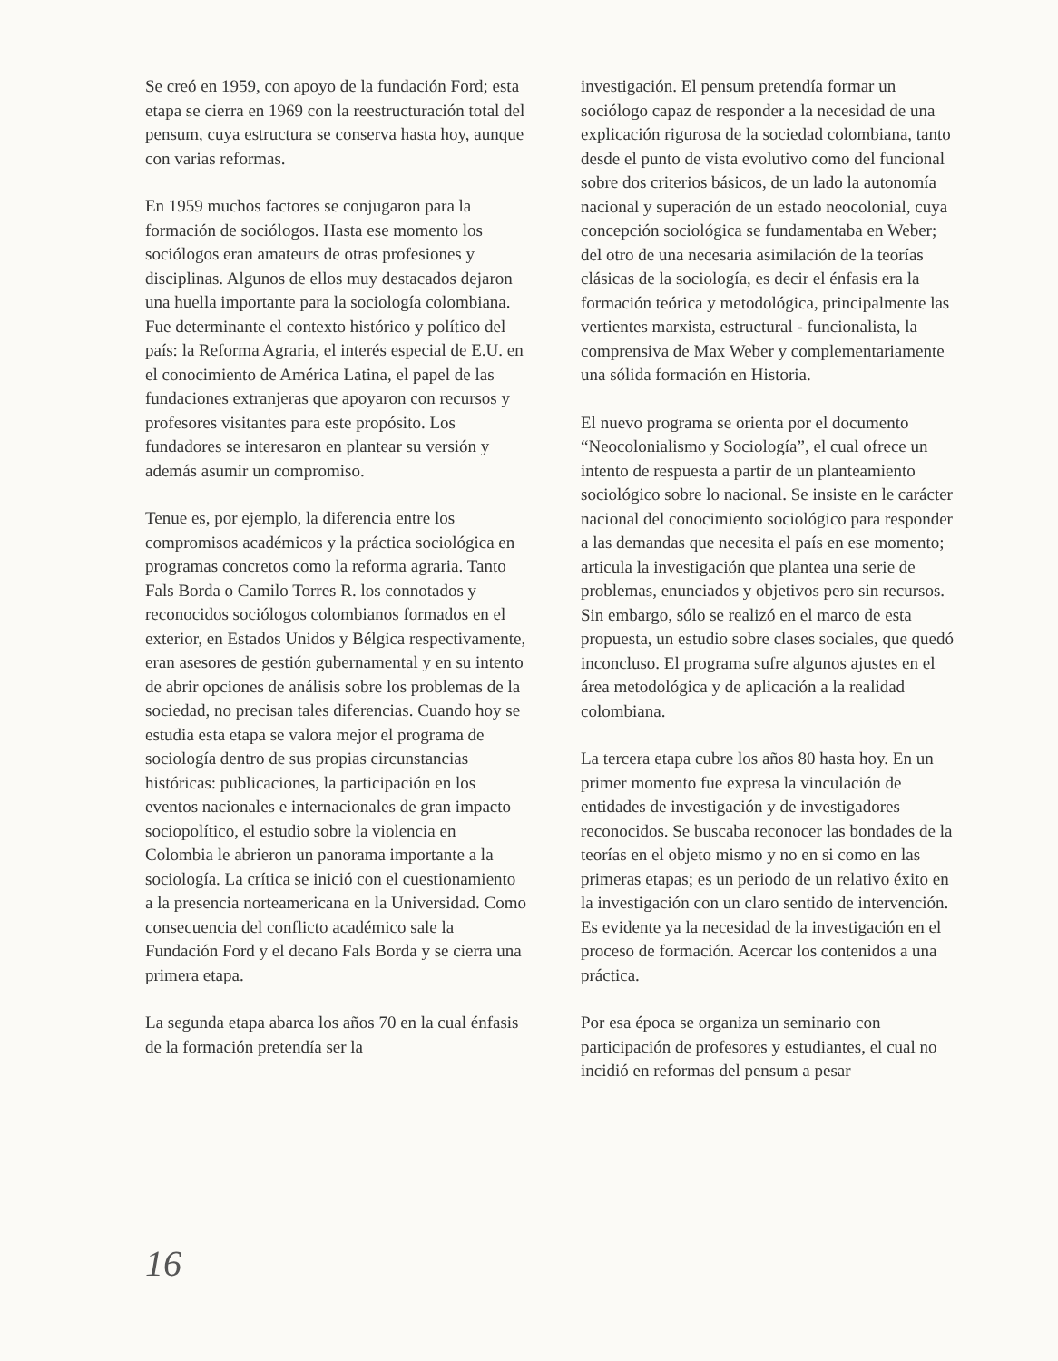Se creó en 1959, con apoyo de la fundación Ford; esta etapa se cierra en 1969 con la reestructuración total del pensum, cuya estructura se conserva hasta hoy, aunque con varias reformas.
En 1959 muchos factores se conjugaron para la formación de sociólogos. Hasta ese momento los sociólogos eran amateurs de otras profesiones y disciplinas. Algunos de ellos muy destacados dejaron una huella importante para la sociología colombiana. Fue determinante el contexto histórico y político del país: la Reforma Agraria, el interés especial de E.U. en el conocimiento de América Latina, el papel de las fundaciones extranjeras que apoyaron con recursos y profesores visitantes para este propósito. Los fundadores se interesaron en plantear su versión y además asumir un compromiso.
Tenue es, por ejemplo, la diferencia entre los compromisos académicos y la práctica sociológica en programas concretos como la reforma agraria. Tanto Fals Borda o Camilo Torres R. los connotados y reconocidos sociólogos colombianos formados en el exterior, en Estados Unidos y Bélgica respectivamente, eran asesores de gestión gubernamental y en su intento de abrir opciones de análisis sobre los problemas de la sociedad, no precisan tales diferencias. Cuando hoy se estudia esta etapa se valora mejor el programa de sociología dentro de sus propias circunstancias históricas: publicaciones, la participación en los eventos nacionales e internacionales de gran impacto sociopolítico, el estudio sobre la violencia en Colombia le abrieron un panorama importante a la sociología. La crítica se inició con el cuestionamiento a la presencia norteamericana en la Universidad. Como consecuencia del conflicto académico sale la Fundación Ford y el decano Fals Borda y se cierra una primera etapa.
La segunda etapa abarca los años 70 en la cual énfasis de la formación pretendía ser la
investigación. El pensum pretendía formar un sociólogo capaz de responder a la necesidad de una explicación rigurosa de la sociedad colombiana, tanto desde el punto de vista evolutivo como del funcional sobre dos criterios básicos, de un lado la autonomía nacional y superación de un estado neocolonial, cuya concepción sociológica se fundamentaba en Weber; del otro de una necesaria asimilación de la teorías clásicas de la sociología, es decir el énfasis era la formación teórica y metodológica, principalmente las vertientes marxista, estructural - funcionalista, la comprensiva de Max Weber y complementariamente una sólida formación en Historia.
El nuevo programa se orienta por el documento “Neocolonialismo y Sociología”, el cual ofrece un intento de respuesta a partir de un planteamiento sociológico sobre lo nacional. Se insiste en le carácter nacional del conocimiento sociológico para responder a las demandas que necesita el país en ese momento; articula la investigación que plantea una serie de problemas, enunciados y objetivos pero sin recursos. Sin embargo, sólo se realizó en el marco de esta propuesta, un estudio sobre clases sociales, que quedó inconcluso. El programa sufre algunos ajustes en el área metodológica y de aplicación a la realidad colombiana.
La tercera etapa cubre los años 80 hasta hoy. En un primer momento fue expresa la vinculación de entidades de investigación y de investigadores reconocidos. Se buscaba reconocer las bondades de la teorías en el objeto mismo y no en si como en las primeras etapas; es un periodo de un relativo éxito en la investigación con un claro sentido de intervención. Es evidente ya la necesidad de la investigación en el proceso de formación. Acercar los contenidos a una práctica.
Por esa época se organiza un seminario con participación de profesores y estudiantes, el cual no incidió en reformas del pensum a pesar
16